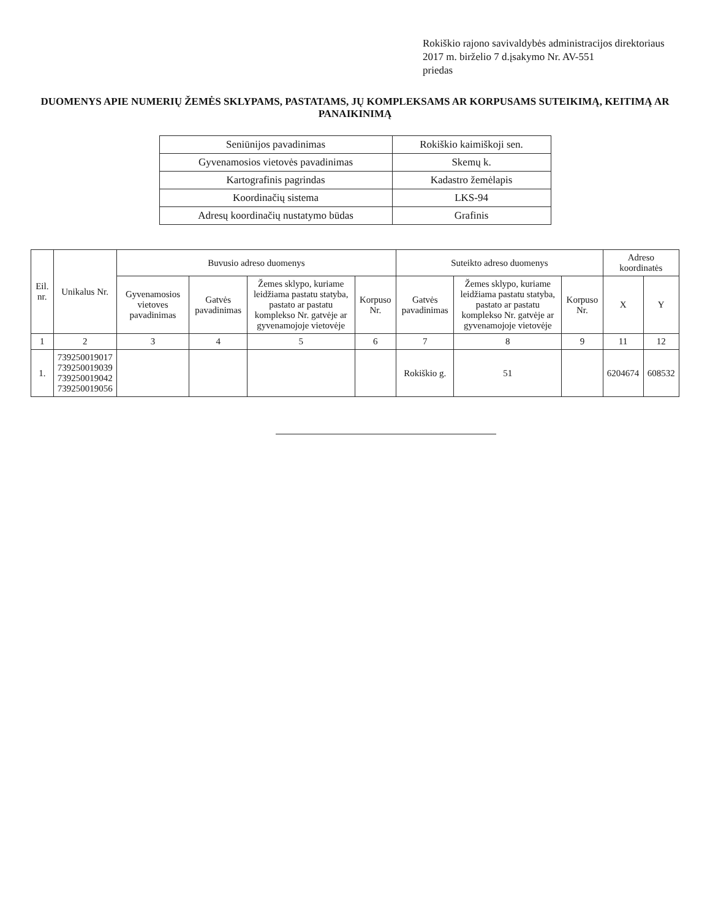Rokiškio rajono savivaldybės administracijos direktoriaus
2017 m. birželio 7 d.įsakymo Nr. AV-551
priedas
DUOMENYS APIE NUMERIŲ ŽEMĖS SKLYPAMS, PASTATAMS, JŲ KOMPLEKSAMS AR KORPUSAMS SUTEIKIMĄ, KEITIMĄ AR PANAIKINIMĄ
| Seniūnijos pavadinimas | Rokiškio kaimiškoji sen. |
| Gyvenamosios vietovės pavadinimas | Skemų k. |
| Kartografinis pagrindas | Kadastro žemėlapis |
| Koordinačių sistema | LKS-94 |
| Adresų koordinačių nustatymo būdas | Grafinis |
| Eil. nr. | Unikalus Nr. | Buvusio adreso duomenys | | | | Suteikto adreso duomenys | | | Adreso koordinatės | |
| --- | --- | --- | --- | --- | --- | --- | --- | --- | --- | --- |
| | | Gyvenamosios vietoves pavadinimas | Gatvės pavadinimas | Žemes sklypo, kuriame leidžiama pastatu statyba, pastato ar pastatu komplekso Nr. gatvėje ar gyvenamojoje vietovėje | Korpuso Nr. | Gatvės pavadinimas | Žemes sklypo, kuriame leidžiama pastatu statyba, pastato ar pastatu komplekso Nr. gatvėje ar gyvenamojoje vietovėje | Korpuso Nr. | X | Y |
| 1 | 2 | 3 | 4 | 5 | 6 | 7 | 8 | 9 | 11 | 12 |
| 1. | 739250019017 739250019039 739250019042 739250019056 | | | | | Rokiškio g. | 51 | | 6204674 | 608532 |